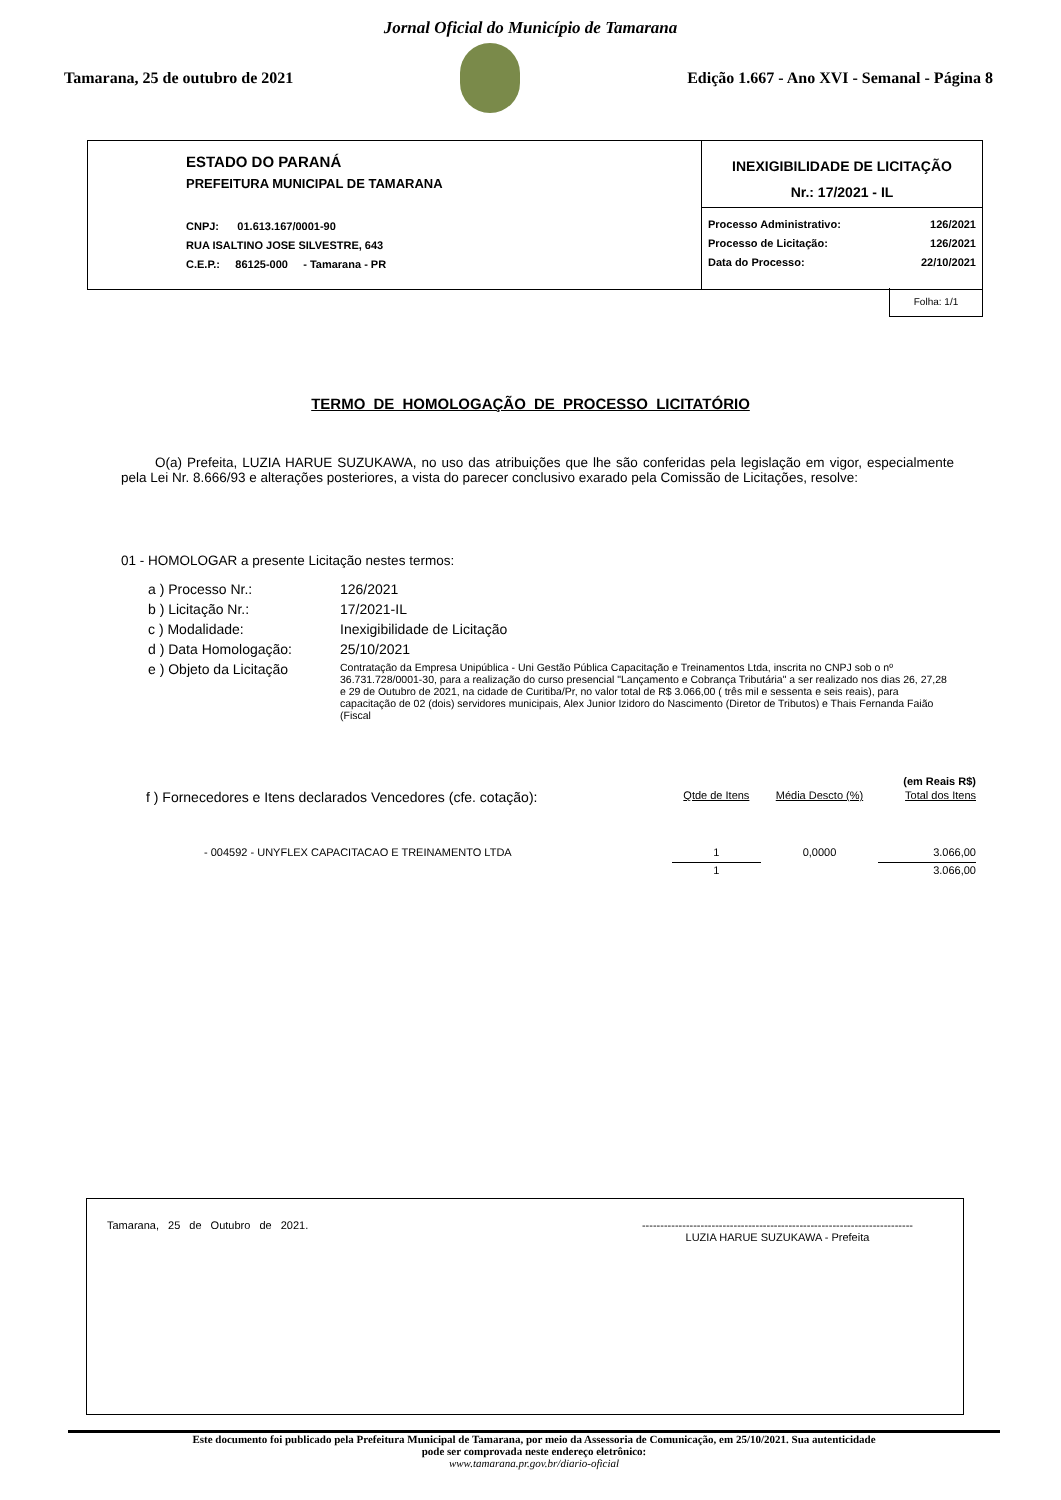Jornal Oficial do Município de Tamarana
Tamarana, 25 de outubro de 2021
Edição 1.667 - Ano XVI - Semanal - Página 8
ESTADO DO PARANÁ
PREFEITURA MUNICIPAL DE TAMARANA
CNPJ: 01.613.167/0001-90
RUA ISALTINO JOSE SILVESTRE, 643
C.E.P.: 86125-000 - Tamarana - PR
INEXIGIBILIDADE DE LICITAÇÃO
Nr.: 17/2021 - IL
| Processo Administrativo: | 126/2021 |
| Processo de Licitação: | 126/2021 |
| Data do Processo: | 22/10/2021 |
Folha: 1/1
TERMO DE HOMOLOGAÇÃO DE PROCESSO LICITATÓRIO
O(a) Prefeita, LUZIA HARUE SUZUKAWA, no uso das atribuições que lhe são conferidas pela legislação em vigor, especialmente pela Lei Nr. 8.666/93 e alterações posteriores, a vista do parecer conclusivo exarado pela Comissão de Licitações, resolve:
01 - HOMOLOGAR a presente Licitação nestes termos:
| a ) Processo Nr.: | 126/2021 |
| b ) Licitação Nr.: | 17/2021-IL |
| c ) Modalidade: | Inexigibilidade de Licitação |
| d ) Data Homologação: | 25/10/2021 |
| e ) Objeto da Licitação | Contratação da Empresa Unipública - Uni Gestão Pública Capacitação e Treinamentos Ltda, inscrita no CNPJ sob o nº 36.731.728/0001-30, para a realização do curso presencial "Lançamento e Cobrança Tributária" a ser realizado nos dias 26, 27,28 e 29 de Outubro de 2021, na cidade de Curitiba/Pr, no valor total de R$ 3.066,00 ( três mil e sessenta e seis reais), para capacitação de 02 (dois) servidores municipais, Alex Junior Izidoro do Nascimento (Diretor de Tributos) e Thais Fernanda Faião (Fiscal |
| | | | (em Reais R$) |
| f ) Fornecedores e Itens declarados Vencedores (cfe. cotação): | Qtde de Itens | Média Descto (%) | Total dos Itens |
| - 004592 - UNYFLEX CAPACITACAO E TREINAMENTO LTDA | 1 | 0,0000 | 3.066,00 |
| | 1 | | 3.066,00 |
Tamarana, 25 de Outubro de 2021. --------------------------------------------------------------------------
LUZIA HARUE SUZUKAWA - Prefeita
Este documento foi publicado pela Prefeitura Municipal de Tamarana, por meio da Assessoria de Comunicação, em 25/10/2021. Sua autenticidade
pode ser comprovada neste endereço eletrônico:
www.tamarana.pr.gov.br/diario-oficial